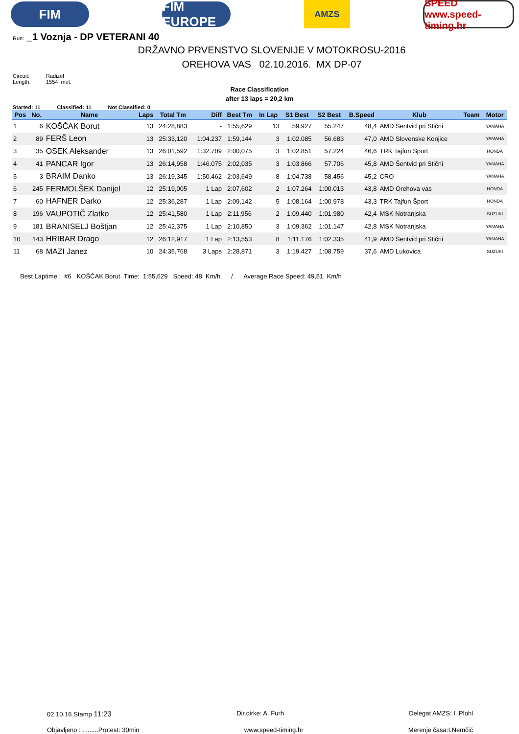FIM
FIM EUROPE
AMZS
SPEED www.speed-timing.hr
Run: _1 Voznja - DP VETERANI 40
DRŽAVNO PRVENSTVO SLOVENIJE V MOTOKROSU-2016
OREHOVA VAS 02.10.2016. MX DP-07
Circuit: Radizel
Length: 1554 met.
Race Classification
after 13 laps = 20,2 km
Started: 11 Classified: 11 Not Classified: 0
| Pos | No. | Name | Laps | Total Tm | Diff | Best Tm | In Lap | S1 Best | S2 Best | B.Speed | Klub | Team | Motor |
| --- | --- | --- | --- | --- | --- | --- | --- | --- | --- | --- | --- | --- | --- |
| 1 | 6 | KOŠČAK Borut | 13 | 24:28,883 | - | 1:55,629 | 13 | 59.927 | 55.247 | 48,4 | AMD Šentvid pri Stični | | YAMAHA |
| 2 | 89 | FERŠ Leon | 13 | 25:33,120 | 1:04.237 | 1:59,144 | 3 | 1:02.085 | 56.683 | 47,0 | AMD Slovenske Konjice | | YAMAHA |
| 3 | 35 | OSEK Aleksander | 13 | 26:01,592 | 1:32.709 | 2:00,075 | 3 | 1:02.851 | 57.224 | 46,6 | TRK Tajfun Šport | | HONDA |
| 4 | 41 | PANCAR Igor | 13 | 26:14,958 | 1:46.075 | 2:02,035 | 3 | 1:03.866 | 57.706 | 45,8 | AMD Šentvid pri Stični | | YAMAHA |
| 5 | 3 | BRAIM Danko | 13 | 26:19,345 | 1:50.462 | 2:03,649 | 8 | 1:04.738 | 58.456 | 45,2 | CRO | | YAMAHA |
| 6 | 245 | FERMOLŠEK Danijel | 12 | 25:19,005 | 1 Lap | 2:07,602 | 2 | 1:07.264 | 1:00.013 | 43,8 | AMD Orehova vas | | HONDA |
| 7 | 60 | HAFNER Darko | 12 | 25:36,287 | 1 Lap | 2:09,142 | 5 | 1:08.164 | 1:00.978 | 43,3 | TRK Tajfun Šport | | HONDA |
| 8 | 196 | VAUPOTIČ Zlatko | 12 | 25:41,580 | 1 Lap | 2:11,956 | 2 | 1:09.440 | 1:01.980 | 42,4 | MSK Notranjska | | SUZUKI |
| 9 | 181 | BRANISELJ Boštjan | 12 | 25:42,375 | 1 Lap | 2:10,850 | 3 | 1:09.362 | 1:01.147 | 42,8 | MSK Notranjska | | YAMAHA |
| 10 | 143 | HRIBAR Drago | 12 | 26:12,917 | 1 Lap | 2:13,553 | 8 | 1:11.176 | 1:02.335 | 41,9 | AMD Šentvid pri Stični | | YAMAHA |
| 11 | 68 | MAZI Janez | 10 | 24:35,768 | 3 Laps | 2:28,871 | 3 | 1:19.427 | 1:08.759 | 37,6 | AMD Lukovica | | SUZUKI |
Best Laptime : #6 KOŠČAK Borut Time: 1:55,629 Speed: 48 Km/h / Average Race Speed: 49,51 Km/h
02.10.16 Stamp 11:23 Dir.dirke: A. Furh Delegat AMZS: I. Plohl
Objavljeno : .........Protest: 30min www.speed-timing.hr Merenje časa:I.Nemčić